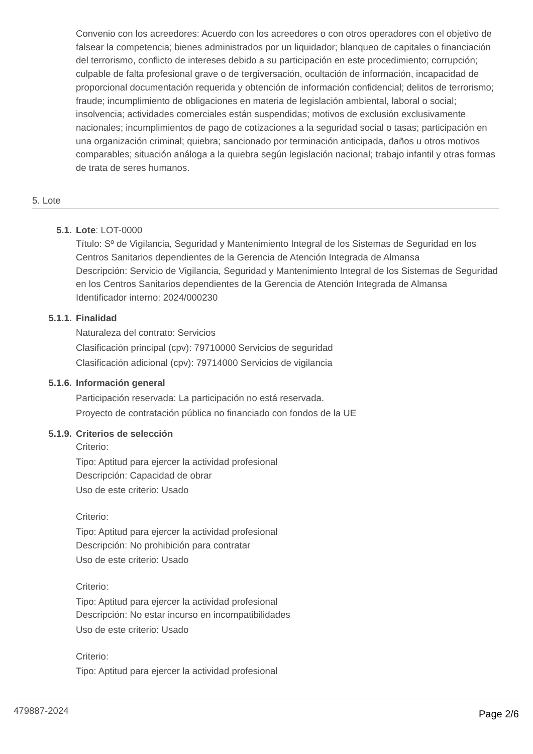Convenio con los acreedores: Acuerdo con los acreedores o con otros operadores con el objetivo de falsear la competencia; bienes administrados por un liquidador; blanqueo de capitales o financiación del terrorismo, conflicto de intereses debido a su participación en este procedimiento; corrupción; culpable de falta profesional grave o de tergiversación, ocultación de información, incapacidad de proporcional documentación requerida y obtención de información confidencial; delitos de terrorismo; fraude; incumplimiento de obligaciones en materia de legislación ambiental, laboral o social; insolvencia; actividades comerciales están suspendidas; motivos de exclusión exclusivamente nacionales; incumplimientos de pago de cotizaciones a la seguridad social o tasas; participación en una organización criminal; quiebra; sancionado por terminación anticipada, daños u otros motivos comparables; situación análoga a la quiebra según legislación nacional; trabajo infantil y otras formas de trata de seres humanos.
5. Lote
5.1. Lote: LOT-0000
Título: Sº de Vigilancia, Seguridad y Mantenimiento Integral de los Sistemas de Seguridad en los Centros Sanitarios dependientes de la Gerencia de Atención Integrada de Almansa
Descripción: Servicio de Vigilancia, Seguridad y Mantenimiento Integral de los Sistemas de Seguridad en los Centros Sanitarios dependientes de la Gerencia de Atención Integrada de Almansa
Identificador interno: 2024/000230
5.1.1. Finalidad
Naturaleza del contrato: Servicios
Clasificación principal (cpv): 79710000 Servicios de seguridad
Clasificación adicional (cpv): 79714000 Servicios de vigilancia
5.1.6. Información general
Participación reservada: La participación no está reservada.
Proyecto de contratación pública no financiado con fondos de la UE
5.1.9. Criterios de selección
Criterio:
Tipo: Aptitud para ejercer la actividad profesional
Descripción: Capacidad de obrar
Uso de este criterio: Usado
Criterio:
Tipo: Aptitud para ejercer la actividad profesional
Descripción: No prohibición para contratar
Uso de este criterio: Usado
Criterio:
Tipo: Aptitud para ejercer la actividad profesional
Descripción: No estar incurso en incompatibilidades
Uso de este criterio: Usado
Criterio:
Tipo: Aptitud para ejercer la actividad profesional
479887-2024 Page 2/6